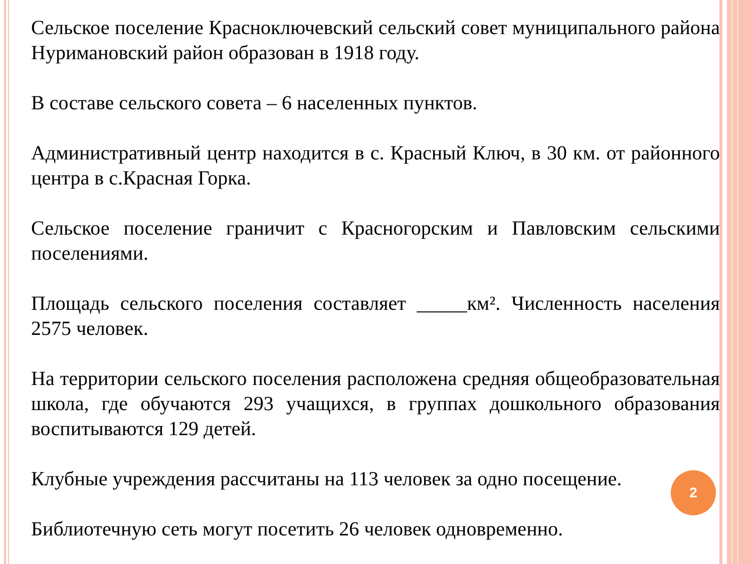Сельское поселение Красноключевский сельский совет муниципального района Нуримановский район образован в 1918 году.
В составе сельского совета – 6 населенных пунктов.
Административный центр находится в с. Красный Ключ, в 30 км. от районного центра в с.Красная Горка.
Сельское поселение граничит с Красногорским и Павловским сельскими поселениями.
Площадь сельского поселения составляет _____км². Численность населения 2575 человек.
На территории сельского поселения расположена средняя общеобразовательная школа, где обучаются 293 учащихся, в группах дошкольного образования воспитываются 129 детей.
Клубные учреждения рассчитаны на 113 человек за одно посещение.
Библиотечную сеть могут посетить 26 человек одновременно.
2